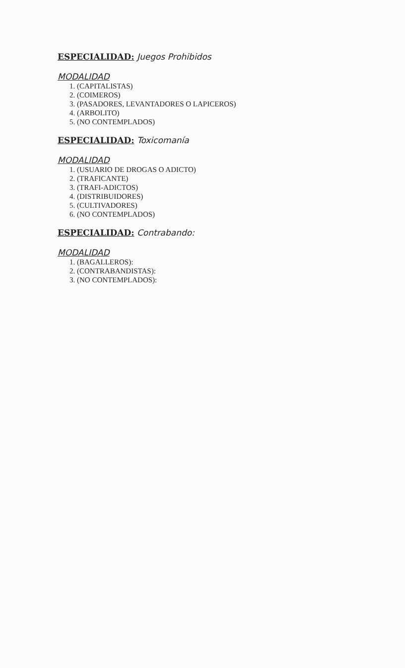ESPECIALIDAD: Juegos Prohibidos
MODALIDAD
1. (CAPITALISTAS)
2. (COIMEROS)
3. (PASADORES, LEVANTADORES O LAPICEROS)
4. (ARBOLITO)
5. (NO CONTEMPLADOS)
ESPECIALIDAD: Toxicomanía
MODALIDAD
1. (USUARIO DE DROGAS O ADICTO)
2. (TRAFICANTE)
3. (TRAFI-ADICTOS)
4. (DISTRIBUIDORES)
5. (CULTIVADORES)
6. (NO CONTEMPLADOS)
ESPECIALIDAD: Contrabando:
MODALIDAD
1. (BAGALLEROS):
2. (CONTRABANDISTAS):
3. (NO CONTEMPLADOS):